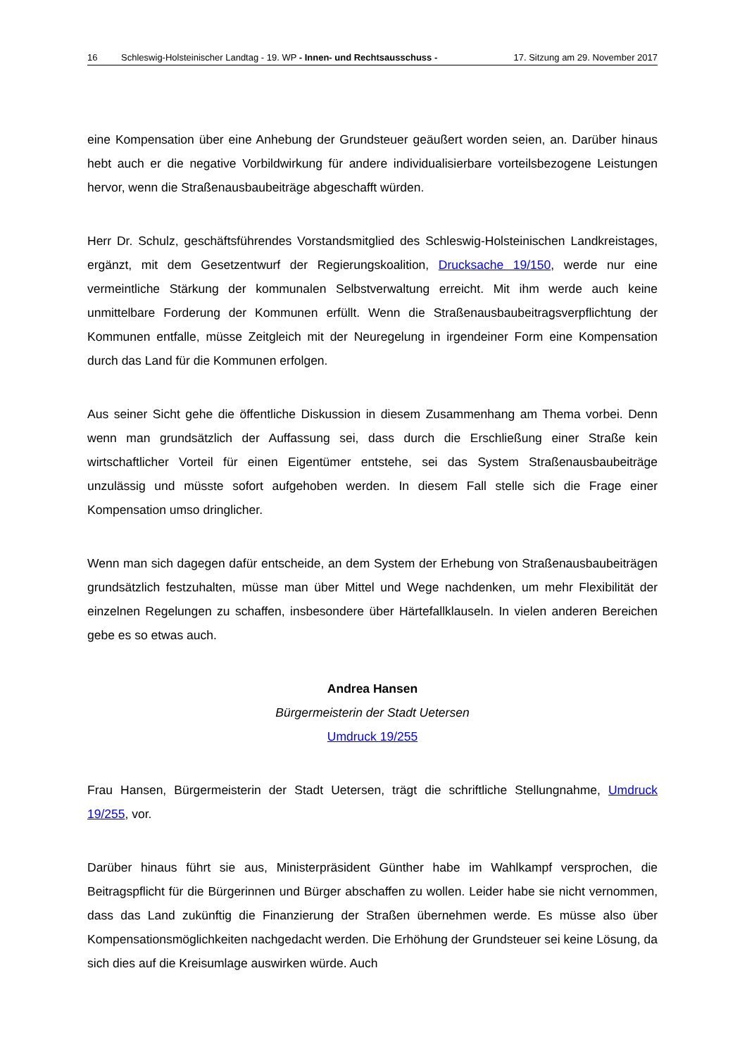16 Schleswig-Holsteinischer Landtag - 19. WP - Innen- und Rechtsausschuss -
17. Sitzung am 29. November 2017
eine Kompensation über eine Anhebung der Grundsteuer geäußert worden seien, an. Darüber hinaus hebt auch er die negative Vorbildwirkung für andere individualisierbare vorteilsbezogene Leistungen hervor, wenn die Straßenausbaubeiträge abgeschafft würden.
Herr Dr. Schulz, geschäftsführendes Vorstandsmitglied des Schleswig-Holsteinischen Landkreistages, ergänzt, mit dem Gesetzentwurf der Regierungskoalition, Drucksache 19/150, werde nur eine vermeintliche Stärkung der kommunalen Selbstverwaltung erreicht. Mit ihm werde auch keine unmittelbare Forderung der Kommunen erfüllt. Wenn die Straßenausbaubeitragsverpflichtung der Kommunen entfalle, müsse Zeitgleich mit der Neuregelung in irgendeiner Form eine Kompensation durch das Land für die Kommunen erfolgen.
Aus seiner Sicht gehe die öffentliche Diskussion in diesem Zusammenhang am Thema vorbei. Denn wenn man grundsätzlich der Auffassung sei, dass durch die Erschließung einer Straße kein wirtschaftlicher Vorteil für einen Eigentümer entstehe, sei das System Straßenausbaubeiträge unzulässig und müsste sofort aufgehoben werden. In diesem Fall stelle sich die Frage einer Kompensation umso dringlicher.
Wenn man sich dagegen dafür entscheide, an dem System der Erhebung von Straßenausbaubeiträgen grundsätzlich festzuhalten, müsse man über Mittel und Wege nachdenken, um mehr Flexibilität der einzelnen Regelungen zu schaffen, insbesondere über Härtefallklauseln. In vielen anderen Bereichen gebe es so etwas auch.
Andrea Hansen
Bürgermeisterin der Stadt Uetersen
Umdruck 19/255
Frau Hansen, Bürgermeisterin der Stadt Uetersen, trägt die schriftliche Stellungnahme, Umdruck 19/255, vor.
Darüber hinaus führt sie aus, Ministerpräsident Günther habe im Wahlkampf versprochen, die Beitragspflicht für die Bürgerinnen und Bürger abschaffen zu wollen. Leider habe sie nicht vernommen, dass das Land zukünftig die Finanzierung der Straßen übernehmen werde. Es müsse also über Kompensationsmöglichkeiten nachgedacht werden. Die Erhöhung der Grundsteuer sei keine Lösung, da sich dies auf die Kreisumlage auswirken würde. Auch